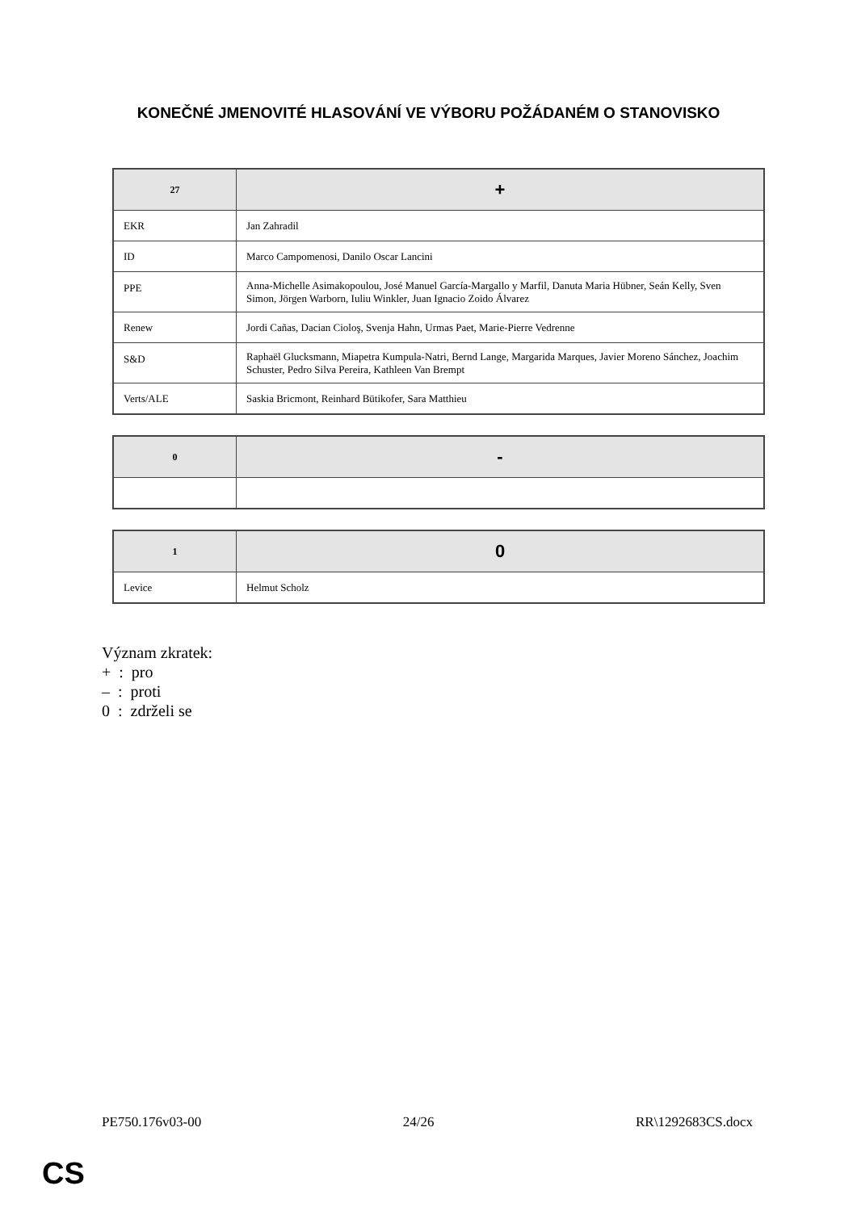KONEČNÉ JMENOVITÉ HLASOVÁNÍ VE VÝBORU POŽÁDANÉM O STANOVISKO
| 27 | + |
| --- | --- |
| EKR | Jan Zahradil |
| ID | Marco Campomenosi, Danilo Oscar Lancini |
| PPE | Anna-Michelle Asimakopoulou, José Manuel García-Margallo y Marfil, Danuta Maria Hübner, Seán Kelly, Sven Simon, Jörgen Warborn, Iuliu Winkler, Juan Ignacio Zoido Álvarez |
| Renew | Jordi Cañas, Dacian Cioloş, Svenja Hahn, Urmas Paet, Marie-Pierre Vedrenne |
| S&D | Raphaël Glucksmann, Miapetra Kumpula-Natri, Bernd Lange, Margarida Marques, Javier Moreno Sánchez, Joachim Schuster, Pedro Silva Pereira, Kathleen Van Brempt |
| Verts/ALE | Saskia Bricmont, Reinhard Bütikofer, Sara Matthieu |
| 0 | - |
| --- | --- |
| 1 | 0 |
| --- | --- |
| Levice | Helmut Scholz |
Význam zkratek:
+ : pro
– : proti
0 : zdrželi se
PE750.176v03-00 24/26 RR\1292683CS.docx
CS